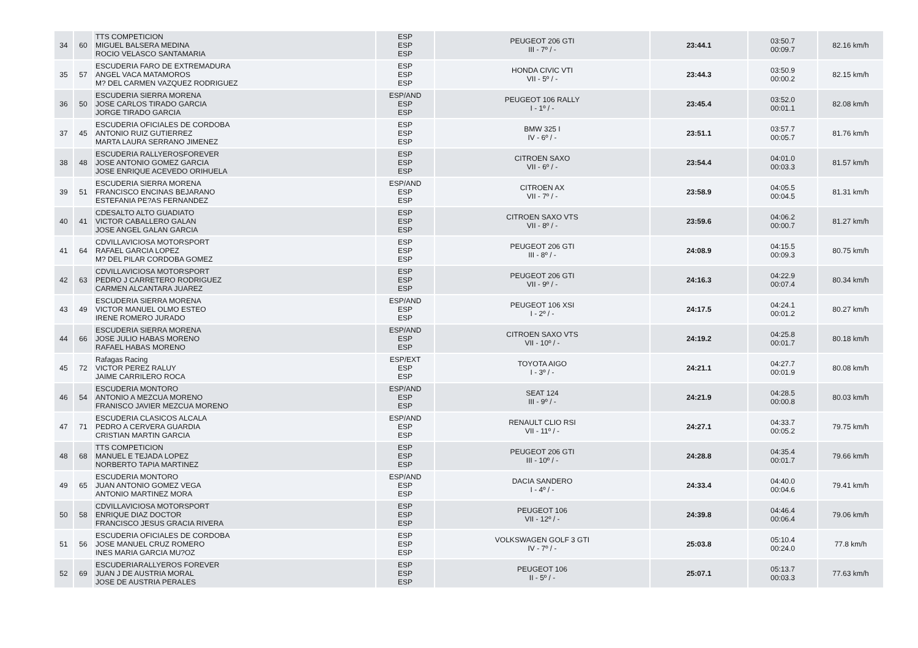| 34 | 60 | TTS COMPETICION MIGUEL BALSERA MEDINA ROCIO VELASCO SANTAMARIA | ESP ESP ESP | PEUGEOT 206 GTI III - 7º / - | 23:44.1 | 03:50.7 00:09.7 | 82.16 km/h |
| 35 | 57 | ESCUDERIA FARO DE EXTREMADURA ANGEL VACA MATAMOROS M? DEL CARMEN VAZQUEZ RODRIGUEZ | ESP ESP ESP | HONDA CIVIC VTI VII - 5º / - | 23:44.3 | 03:50.9 00:00.2 | 82.15 km/h |
| 36 | 50 | ESCUDERIA SIERRA MORENA JOSE CARLOS TIRADO GARCIA JORGE TIRADO GARCIA | ESP/AND ESP ESP | PEUGEOT 106 RALLY I - 1º / - | 23:45.4 | 03:52.0 00:01.1 | 82.08 km/h |
| 37 | 45 | ESCUDERIA OFICIALES DE CORDOBA ANTONIO RUIZ GUTIERREZ MARTA LAURA SERRANO JIMENEZ | ESP ESP ESP | BMW 325 I IV - 6º / - | 23:51.1 | 03:57.7 00:05.7 | 81.76 km/h |
| 38 | 48 | ESCUDERIA RALLYEROSFOREVER JOSE ANTONIO GOMEZ GARCIA JOSE ENRIQUE ACEVEDO ORIHUELA | ESP ESP ESP | CITROEN SAXO VII - 6º / - | 23:54.4 | 04:01.0 00:03.3 | 81.57 km/h |
| 39 | 51 | ESCUDERIA SIERRA MORENA FRANCISCO ENCINAS BEJARANO ESTEFANIA PE?AS FERNANDEZ | ESP/AND ESP ESP | CITROEN AX VII - 7º / - | 23:58.9 | 04:05.5 00:04.5 | 81.31 km/h |
| 40 | 41 | CDESALTO ALTO GUADIATO VICTOR CABALLERO GALAN JOSE ANGEL GALAN GARCIA | ESP ESP ESP | CITROEN SAXO VTS VII - 8º / - | 23:59.6 | 04:06.2 00:00.7 | 81.27 km/h |
| 41 | 64 | CDVILLAVICIOSA MOTORSPORT RAFAEL GARCIA LOPEZ M? DEL PILAR CORDOBA GOMEZ | ESP ESP ESP | PEUGEOT 206 GTI III - 8º / - | 24:08.9 | 04:15.5 00:09.3 | 80.75 km/h |
| 42 | 63 | CDVILLAVICIOSA MOTORSPORT PEDRO J CARRETERO RODRIGUEZ CARMEN ALCANTARA JUAREZ | ESP ESP ESP | PEUGEOT 206 GTI VII - 9º / - | 24:16.3 | 04:22.9 00:07.4 | 80.34 km/h |
| 43 | 49 | ESCUDERIA SIERRA MORENA VICTOR MANUEL OLMO ESTEO IRENE ROMERO JURADO | ESP/AND ESP ESP | PEUGEOT 106 XSI I - 2º / - | 24:17.5 | 04:24.1 00:01.2 | 80.27 km/h |
| 44 | 66 | ESCUDERIA SIERRA MORENA JOSE JULIO HABAS MORENO RAFAEL HABAS MORENO | ESP/AND ESP ESP | CITROEN SAXO VTS VII - 10º / - | 24:19.2 | 04:25.8 00:01.7 | 80.18 km/h |
| 45 | 72 | Rafagas Racing VICTOR PEREZ RALUY JAIME CARRILERO ROCA | ESP/EXT ESP ESP | TOYOTA AIGO I - 3º / - | 24:21.1 | 04:27.7 00:01.9 | 80.08 km/h |
| 46 | 54 | ESCUDERIA MONTORO ANTONIO A MEZCUA MORENO FRANISCO JAVIER MEZCUA MORENO | ESP/AND ESP ESP | SEAT 124 III - 9º / - | 24:21.9 | 04:28.5 00:00.8 | 80.03 km/h |
| 47 | 71 | ESCUDERIA CLASICOS ALCALA PEDRO A CERVERA GUARDIA CRISTIAN MARTIN GARCIA | ESP/AND ESP ESP | RENAULT CLIO RSI VII - 11º / - | 24:27.1 | 04:33.7 00:05.2 | 79.75 km/h |
| 48 | 68 | TTS COMPETICION MANUEL E TEJADA LOPEZ NORBERTO TAPIA MARTINEZ | ESP ESP ESP | PEUGEOT 206 GTI III - 10º / - | 24:28.8 | 04:35.4 00:01.7 | 79.66 km/h |
| 49 | 65 | ESCUDERIA MONTORO JUAN ANTONIO GOMEZ VEGA ANTONIO MARTINEZ MORA | ESP/AND ESP ESP | DACIA SANDERO I - 4º / - | 24:33.4 | 04:40.0 00:04.6 | 79.41 km/h |
| 50 | 58 | CDVILLAVICIOSA MOTORSPORT ENRIQUE DIAZ DOCTOR FRANCISCO JESUS GRACIA RIVERA | ESP ESP ESP | PEUGEOT 106 VII - 12º / - | 24:39.8 | 04:46.4 00:06.4 | 79.06 km/h |
| 51 | 56 | ESCUDERIA OFICIALES DE CORDOBA JOSE MANUEL CRUZ ROMERO INES MARIA GARCIA MU?OZ | ESP ESP ESP | VOLKSWAGEN GOLF 3 GTI IV - 7º / - | 25:03.8 | 05:10.4 00:24.0 | 77.8 km/h |
| 52 | 69 | ESCUDERIARALLYEROS FOREVER JUAN J DE AUSTRIA MORAL JOSE DE AUSTRIA PERALES | ESP ESP ESP | PEUGEOT 106 II - 5º / - | 25:07.1 | 05:13.7 00:03.3 | 77.63 km/h |